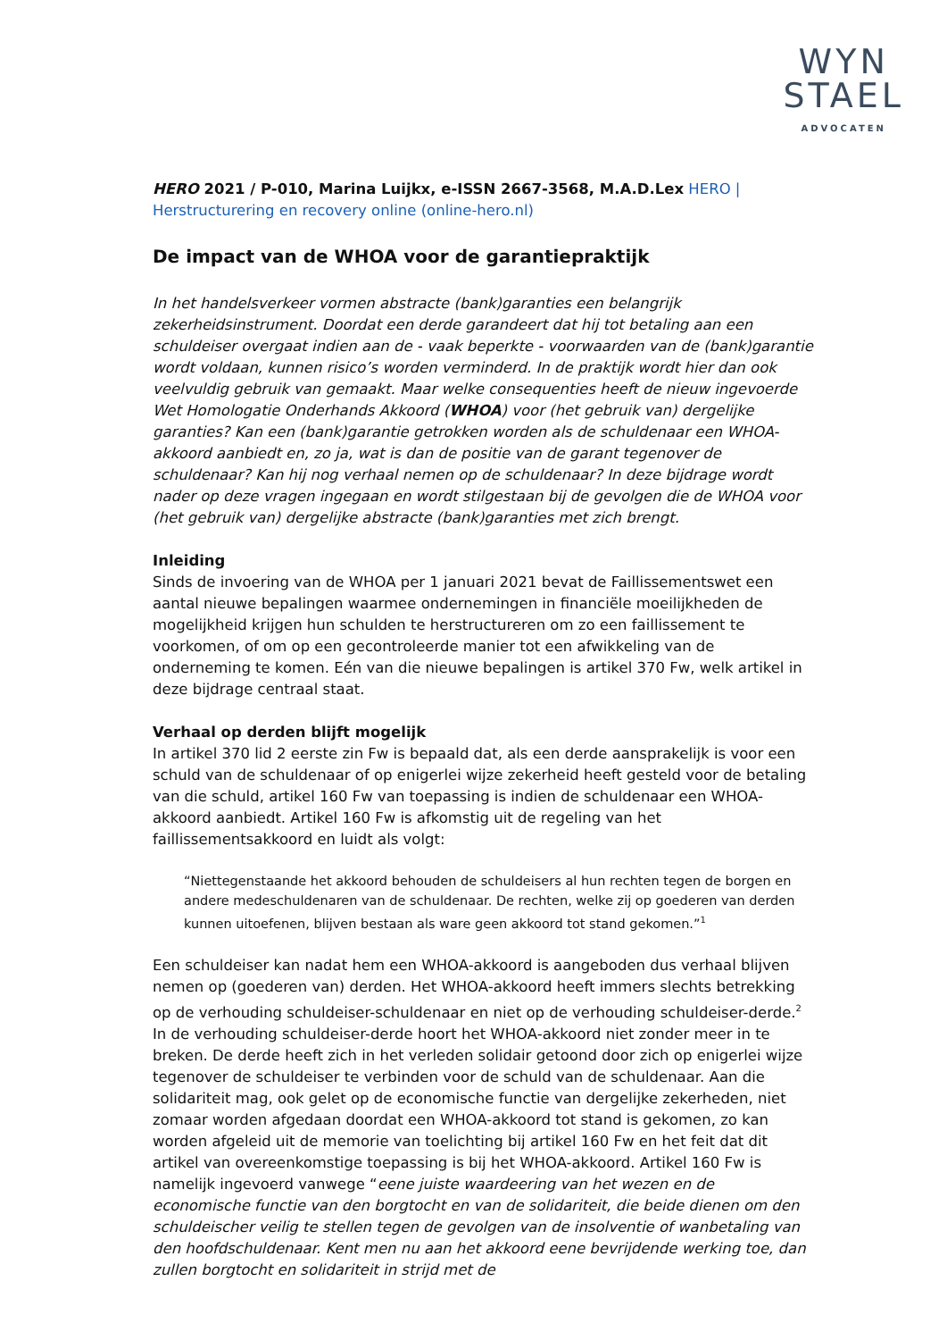WYN
STAEL
ADVOCATEN
HERO 2021 / P-010, Marina Luijkx, e-ISSN 2667-3568, M.A.D.Lex HERO | Herstructurering en recovery online (online-hero.nl)
De impact van de WHOA voor de garantiepraktijk
In het handelsverkeer vormen abstracte (bank)garanties een belangrijk zekerheidsinstrument. Doordat een derde garandeert dat hij tot betaling aan een schuldeiser overgaat indien aan de - vaak beperkte - voorwaarden van de (bank)garantie wordt voldaan, kunnen risico’s worden verminderd. In de praktijk wordt hier dan ook veelvuldig gebruik van gemaakt. Maar welke consequenties heeft de nieuw ingevoerde Wet Homologatie Onderhands Akkoord (WHOA) voor (het gebruik van) dergelijke garanties? Kan een (bank)garantie getrokken worden als de schuldenaar een WHOA-akkoord aanbiedt en, zo ja, wat is dan de positie van de garant tegenover de schuldenaar? Kan hij nog verhaal nemen op de schuldenaar? In deze bijdrage wordt nader op deze vragen ingegaan en wordt stilgestaan bij de gevolgen die de WHOA voor (het gebruik van) dergelijke abstracte (bank)garanties met zich brengt.
Inleiding
Sinds de invoering van de WHOA per 1 januari 2021 bevat de Faillissementswet een aantal nieuwe bepalingen waarmee ondernemingen in financiële moeilijkheden de mogelijkheid krijgen hun schulden te herstructureren om zo een faillissement te voorkomen, of om op een gecontroleerde manier tot een afwikkeling van de onderneming te komen. Eén van die nieuwe bepalingen is artikel 370 Fw, welk artikel in deze bijdrage centraal staat.
Verhaal op derden blijft mogelijk
In artikel 370 lid 2 eerste zin Fw is bepaald dat, als een derde aansprakelijk is voor een schuld van de schuldenaar of op enigerlei wijze zekerheid heeft gesteld voor de betaling van die schuld, artikel 160 Fw van toepassing is indien de schuldenaar een WHOA-akkoord aanbiedt. Artikel 160 Fw is afkomstig uit de regeling van het faillissementsakkoord en luidt als volgt:
“Niettegenstaande het akkoord behouden de schuldeisers al hun rechten tegen de borgen en andere medeschuldenaren van de schuldenaar. De rechten, welke zij op goederen van derden kunnen uitoefenen, blijven bestaan als ware geen akkoord tot stand gekomen.”<sup>1</sup>
Een schuldeiser kan nadat hem een WHOA-akkoord is aangeboden dus verhaal blijven nemen op (goederen van) derden. Het WHOA-akkoord heeft immers slechts betrekking op de verhouding schuldeiser-schuldenaar en niet op de verhouding schuldeiser-derde.<sup>2</sup> In de verhouding schuldeiser-derde hoort het WHOA-akkoord niet zonder meer in te breken. De derde heeft zich in het verleden solidair getoond door zich op enigerlei wijze tegenover de schuldeiser te verbinden voor de schuld van de schuldenaar. Aan die solidariteit mag, ook gelet op de economische functie van dergelijke zekerheden, niet zomaar worden afgedaan doordat een WHOA-akkoord tot stand is gekomen, zo kan worden afgeleid uit de memorie van toelichting bij artikel 160 Fw en het feit dat dit artikel van overeenkomstige toepassing is bij het WHOA-akkoord. Artikel 160 Fw is namelijk ingevoerd vanwege “eene juiste waardeering van het wezen en de economische functie van den borgtocht en van de solidariteit, die beide dienen om den schuldeischer veilig te stellen tegen de gevolgen van de insolventie of wanbetaling van den hoofdschuldenaar. Kent men nu aan het akkoord eene bevrijdende werking toe, dan zullen borgtocht en solidariteit in strijd met de